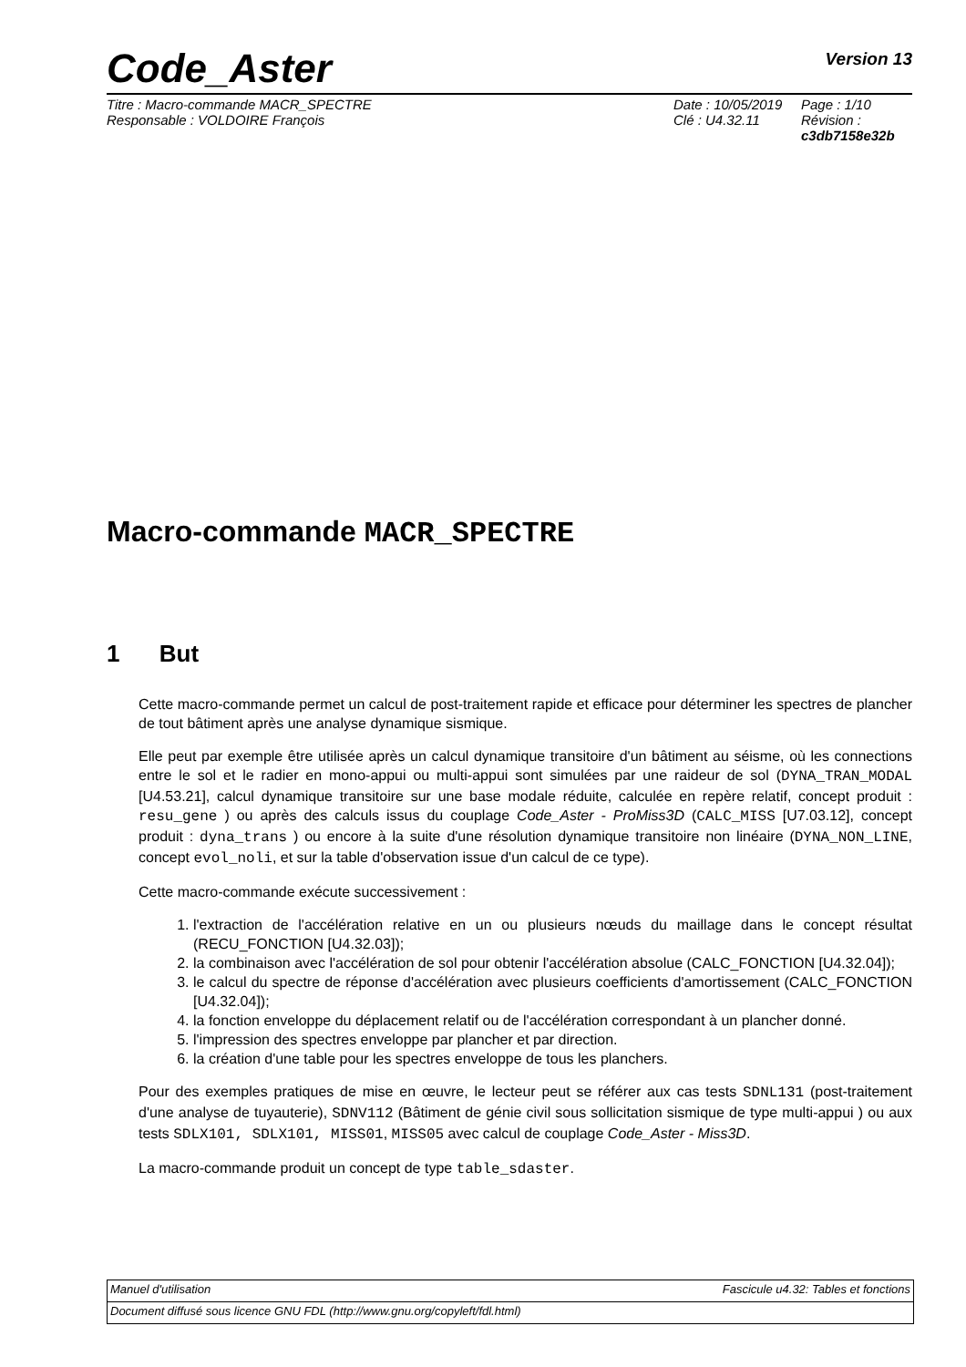Code_Aster Version 13
Titre : Macro-commande MACR_SPECTRE
Responsable : VOLDOIRE François
Date : 10/05/2019
Clé : U4.32.11
Page : 1/10
Révision :
c3db7158e32b
Macro-commande MACR_SPECTRE
1 But
Cette macro-commande permet un calcul de post-traitement rapide et efficace pour déterminer les spectres de plancher de tout bâtiment après une analyse dynamique sismique.
Elle peut par exemple être utilisée après un calcul dynamique transitoire d'un bâtiment au séisme, où les connections entre le sol et le radier en mono-appui ou multi-appui sont simulées par une raideur de sol (DYNA_TRAN_MODAL [U4.53.21], calcul dynamique transitoire sur une base modale réduite, calculée en repère relatif, concept produit : resu_gene ) ou après des calculs issus du couplage Code_Aster - ProMiss3D (CALC_MISS [U7.03.12], concept produit : dyna_trans ) ou encore à la suite d'une résolution dynamique transitoire non linéaire (DYNA_NON_LINE, concept evol_noli, et sur la table d'observation issue d'un calcul de ce type).
Cette macro-commande exécute successivement :
1. l'extraction de l'accélération relative en un ou plusieurs nœuds du maillage dans le concept résultat (RECU_FONCTION [U4.32.03]);
2. la combinaison avec l'accélération de sol pour obtenir l'accélération absolue (CALC_FONCTION [U4.32.04]);
3. le calcul du spectre de réponse d'accélération avec plusieurs coefficients d'amortissement (CALC_FONCTION [U4.32.04]);
4. la fonction enveloppe du déplacement relatif ou de l'accélération correspondant à un plancher donné.
5. l'impression des spectres enveloppe par plancher et par direction.
6. la création d'une table pour les spectres enveloppe de tous les planchers.
Pour des exemples pratiques de mise en œuvre, le lecteur peut se référer aux cas tests SDNL131 (post-traitement d'une analyse de tuyauterie), SDNV112 (Bâtiment de génie civil sous sollicitation sismique de type multi-appui ) ou aux tests SDLX101, SDLX101, MISS01, MISS05 avec calcul de couplage Code_Aster - Miss3D.
La macro-commande produit un concept de type table_sdaster.
Manuel d'utilisation Fascicule u4.32: Tables et fonctions
Document diffusé sous licence GNU FDL (http://www.gnu.org/copyleft/fdl.html)